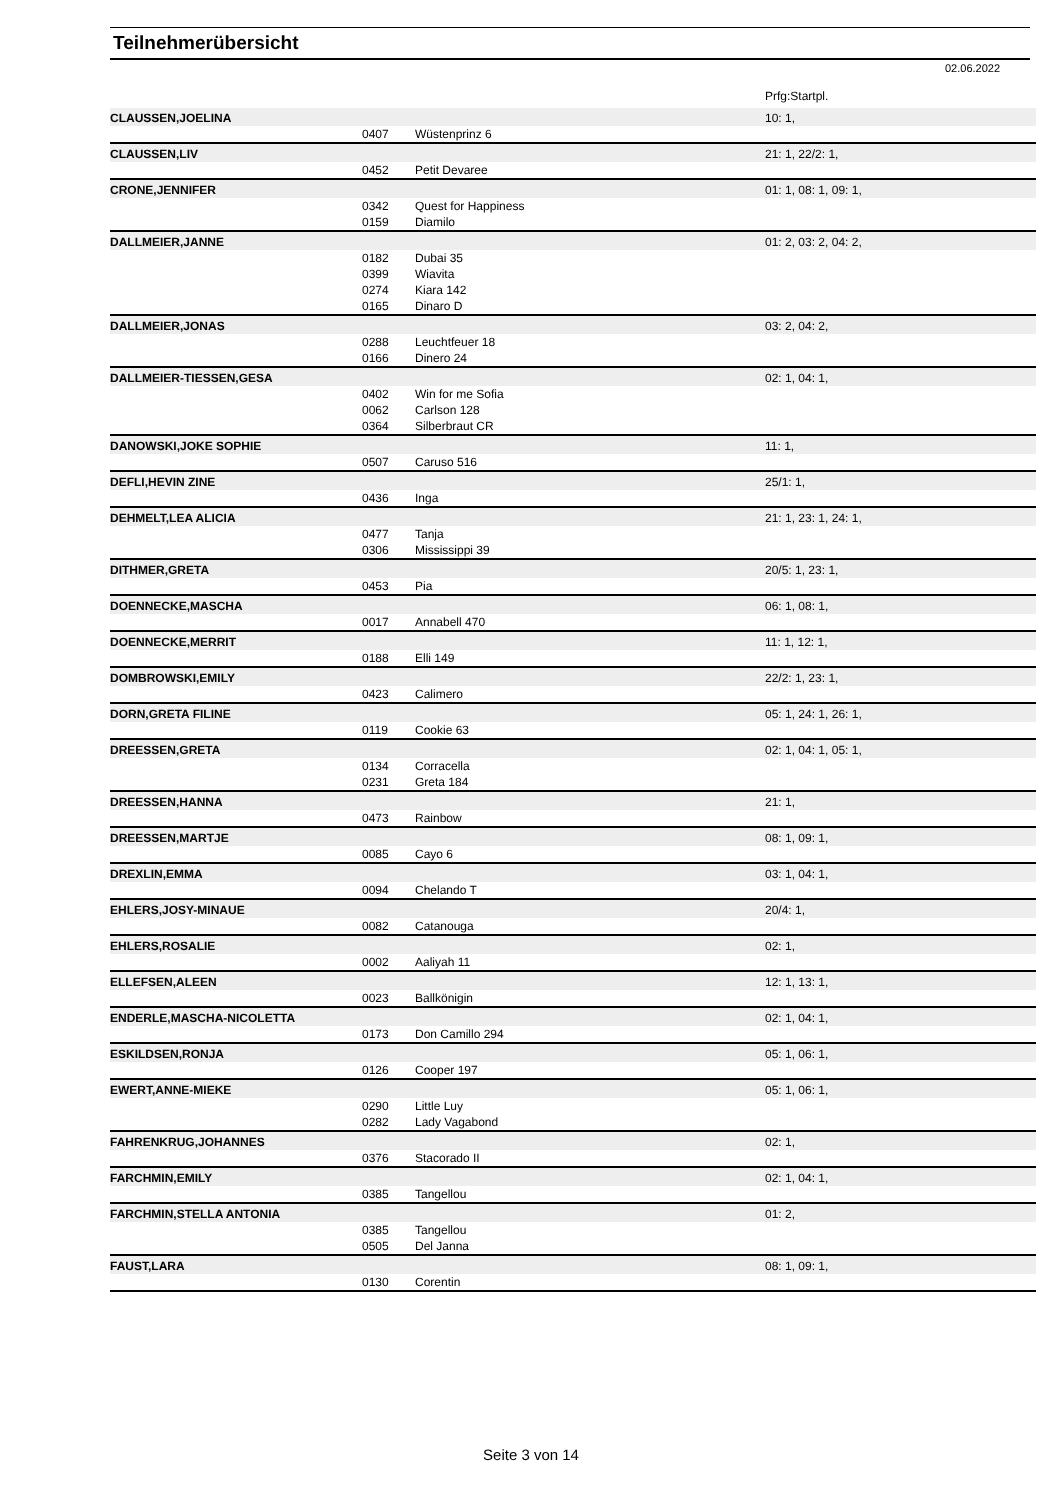Teilnehmerübersicht
02.06.2022
| | | | Prfg:Startpl. |
| CLAUSSEN,JOELINA | | | 10: 1, |
| | 0407 | Wüstenprinz 6 | |
| CLAUSSEN,LIV | | | 21: 1, 22/2: 1, |
| | 0452 | Petit Devaree | |
| CRONE,JENNIFER | | | 01: 1, 08: 1, 09: 1, |
| | 0342 | Quest for Happiness | |
| | 0159 | Diamilo | |
| DALLMEIER,JANNE | | | 01: 2, 03: 2, 04: 2, |
| | 0182 | Dubai 35 | |
| | 0399 | Wiavita | |
| | 0274 | Kiara 142 | |
| | 0165 | Dinaro D | |
| DALLMEIER,JONAS | | | 03: 2, 04: 2, |
| | 0288 | Leuchtfeuer 18 | |
| | 0166 | Dinero 24 | |
| DALLMEIER-TIESSEN,GESA | | | 02: 1, 04: 1, |
| | 0402 | Win for me Sofia | |
| | 0062 | Carlson 128 | |
| | 0364 | Silberbraut CR | |
| DANOWSKI,JOKE SOPHIE | | | 11: 1, |
| | 0507 | Caruso 516 | |
| DEFLI,HEVIN ZINE | | | 25/1: 1, |
| | 0436 | Inga | |
| DEHMELT,LEA ALICIA | | | 21: 1, 23: 1, 24: 1, |
| | 0477 | Tanja | |
| | 0306 | Mississippi 39 | |
| DITHMER,GRETA | | | 20/5: 1, 23: 1, |
| | 0453 | Pia | |
| DOENNECKE,MASCHA | | | 06: 1, 08: 1, |
| | 0017 | Annabell 470 | |
| DOENNECKE,MERRIT | | | 11: 1, 12: 1, |
| | 0188 | Elli 149 | |
| DOMBROWSKI,EMILY | | | 22/2: 1, 23: 1, |
| | 0423 | Calimero | |
| DORN,GRETA FILINE | | | 05: 1, 24: 1, 26: 1, |
| | 0119 | Cookie 63 | |
| DREESSEN,GRETA | | | 02: 1, 04: 1, 05: 1, |
| | 0134 | Corracella | |
| | 0231 | Greta 184 | |
| DREESSEN,HANNA | | | 21: 1, |
| | 0473 | Rainbow | |
| DREESSEN,MARTJE | | | 08: 1, 09: 1, |
| | 0085 | Cayo 6 | |
| DREXLIN,EMMA | | | 03: 1, 04: 1, |
| | 0094 | Chelando T | |
| EHLERS,JOSY-MINAUE | | | 20/4: 1, |
| | 0082 | Catanouga | |
| EHLERS,ROSALIE | | | 02: 1, |
| | 0002 | Aaliyah 11 | |
| ELLEFSEN,ALEEN | | | 12: 1, 13: 1, |
| | 0023 | Ballkönigin | |
| ENDERLE,MASCHA-NICOLETTA | | | 02: 1, 04: 1, |
| | 0173 | Don Camillo 294 | |
| ESKILDSEN,RONJA | | | 05: 1, 06: 1, |
| | 0126 | Cooper 197 | |
| EWERT,ANNE-MIEKE | | | 05: 1, 06: 1, |
| | 0290 | Little Luy | |
| | 0282 | Lady Vagabond | |
| FAHRENKRUG,JOHANNES | | | 02: 1, |
| | 0376 | Stacorado II | |
| FARCHMIN,EMILY | | | 02: 1, 04: 1, |
| | 0385 | Tangellou | |
| FARCHMIN,STELLA ANTONIA | | | 01: 2, |
| | 0385 | Tangellou | |
| | 0505 | Del Janna | |
| FAUST,LARA | | | 08: 1, 09: 1, |
| | 0130 | Corentin | |
Seite 3 von 14